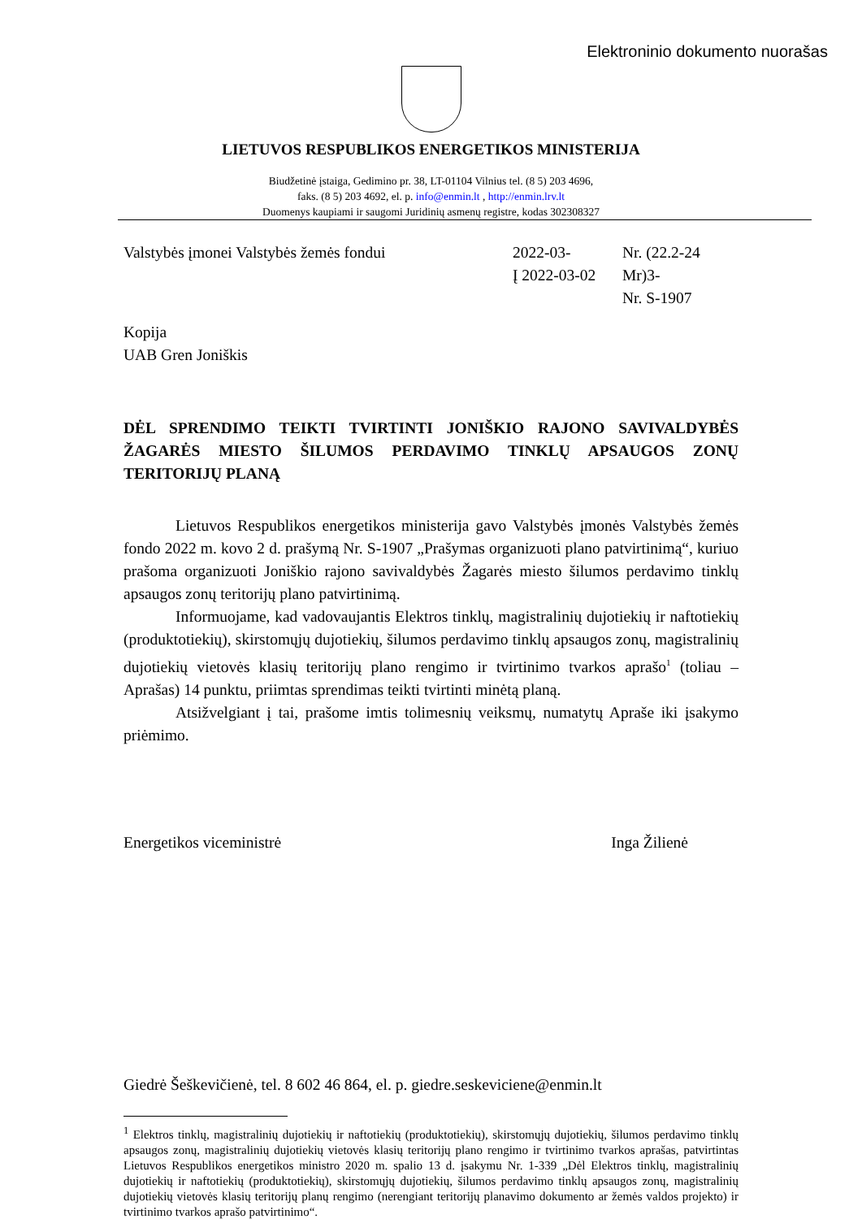Elektroninio dokumento nuorašas
LIETUVOS RESPUBLIKOS ENERGETIKOS MINISTERIJA
Biudžetinė įstaiga, Gedimino pr. 38, LT-01104 Vilnius tel. (8 5) 203 4696,
faks. (8 5) 203 4692, el. p. info@enmin.lt , http://enmin.lrv.lt
Duomenys kaupiami ir saugomi Juridinių asmenų registre, kodas 302308327
Valstybės įmonei Valstybės žemės fondui 2022-03-
Į 2022-03-02
Nr. (22.2-24 Mr)3-
Nr. S-1907
Kopija
UAB Gren Joniškis
DĖL SPRENDIMO TEIKTI TVIRTINTI JONIŠKIO RAJONO SAVIVALDYBĖS ŽAGARĖS MIESTO ŠILUMOS PERDAVIMO TINKLŲ APSAUGOS ZONŲ TERITORIJŲ PLANĄ
Lietuvos Respublikos energetikos ministerija gavo Valstybės įmonės Valstybės žemės fondo 2022 m. kovo 2 d. prašymą Nr. S-1907 „Prašymas organizuoti plano patvirtinimą“, kuriuo prašoma organizuoti Joniškio rajono savivaldybės Žagarės miesto šilumos perdavimo tinklų apsaugos zonų teritorijų plano patvirtinimą.
Informuojame, kad vadovaujantis Elektros tinklų, magistralinių dujotiekių ir naftotiekių (produktotiekių), skirstomųjų dujotiekių, šilumos perdavimo tinklų apsaugos zonų, magistralinių dujotiekių vietovės klasių teritorijų plano rengimo ir tvirtinimo tvarkos aprašo<sup>1</sup> (toliau – Aprašas) 14 punktu, priimtas sprendimas teikti tvirtinti minėtą planą.
Atsižvelgiant į tai, prašome imtis tolimesnių veiksmų, numatytų Apraše iki įsakymo priėmimo.
Energetikos viceministrė Inga Žilienė
Giedrė Šeškevičienė, tel. 8 602 46 864, el. p. giedre.seskeviciene@enmin.lt
<sup>1</sup> Elektros tinklų, magistralinių dujotiekių ir naftotiekių (produktotiekių), skirstomųjų dujotiekių, šilumos perdavimo tinklų apsaugos zonų, magistralinių dujotiekių vietovės klasių teritorijų plano rengimo ir tvirtinimo tvarkos aprašas, patvirtintas Lietuvos Respublikos energetikos ministro 2020 m. spalio 13 d. įsakymu Nr. 1-339 „Dėl Elektros tinklų, magistralinių dujotiekių ir naftotiekių (produktotiekių), skirstomųjų dujotiekių, šilumos perdavimo tinklų apsaugos zonų, magistralinių dujotiekių vietovės klasių teritorijų planų rengimo (nerengiant teritorijų planavimo dokumento ar žemės valdos projekto) ir tvirtinimo tvarkos aprašo patvirtinimo“.